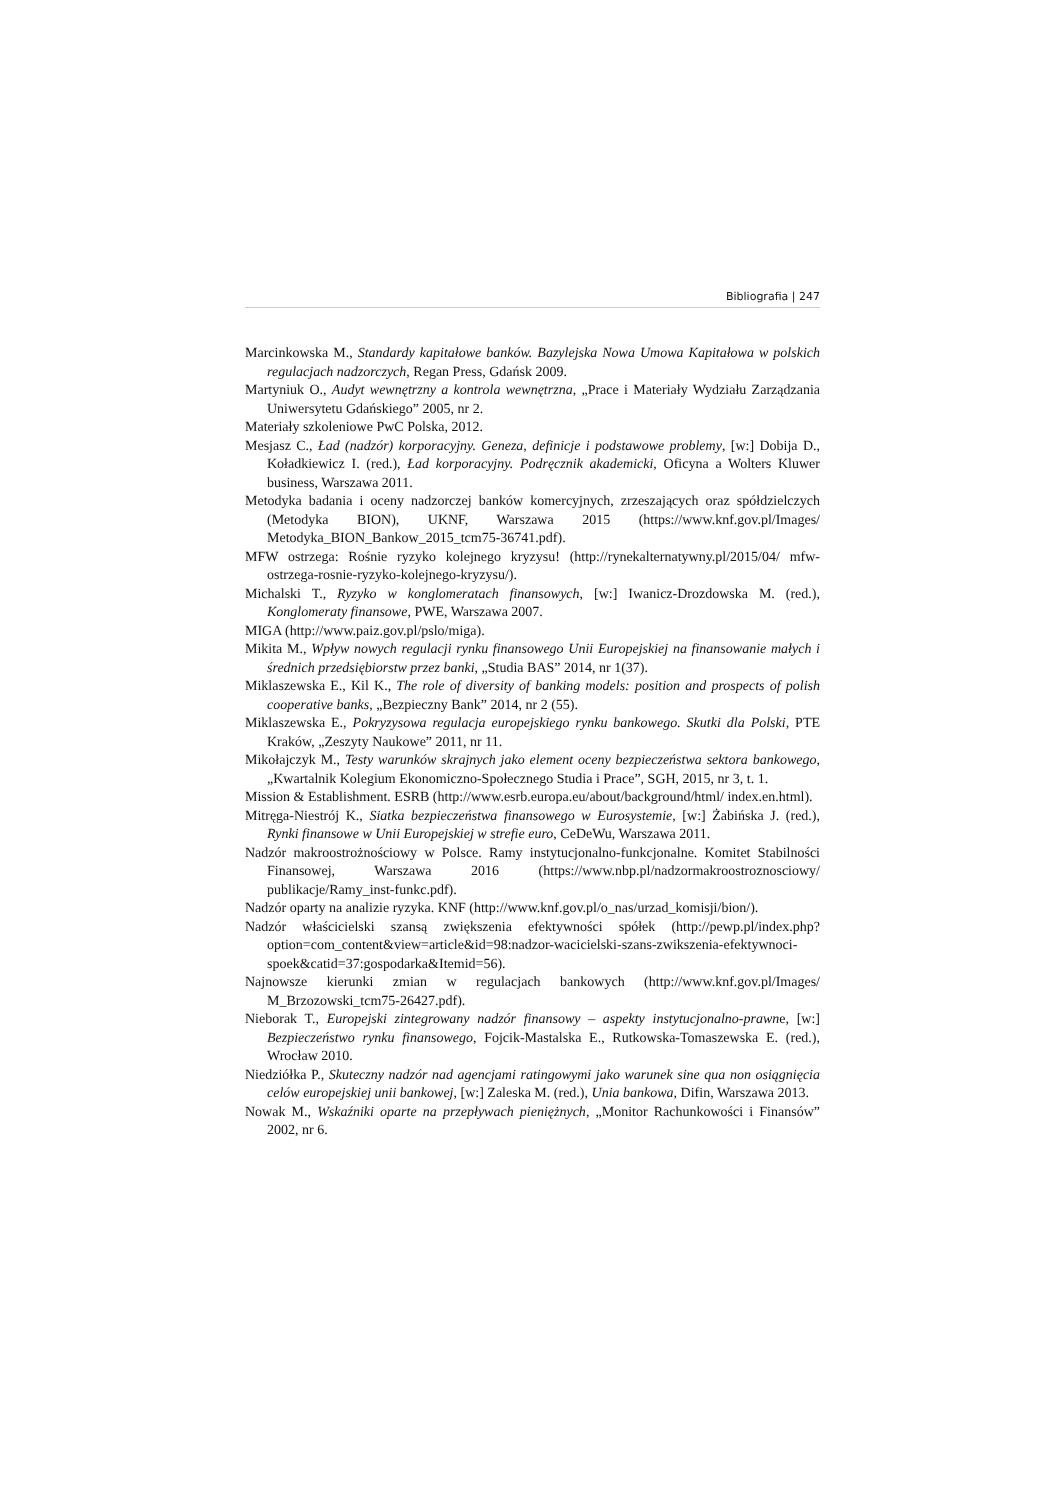Bibliografia | 247
Marcinkowska M., Standardy kapitałowe banków. Bazylejska Nowa Umowa Kapitałowa w polskich regulacjach nadzorczych, Regan Press, Gdańsk 2009.
Martyniuk O., Audyt wewnętrzny a kontrola wewnętrzna, „Prace i Materiały Wydziału Zarządzania Uniwersytetu Gdańskiego” 2005, nr 2.
Materiały szkoleniowe PwC Polska, 2012.
Mesjasz C., Ład (nadzór) korporacyjny. Geneza, definicje i podstawowe problemy, [w:] Dobija D., Koładkiewicz I. (red.), Ład korporacyjny. Podręcznik akademicki, Oficyna a Wolters Kluwer business, Warszawa 2011.
Metodyka badania i oceny nadzorczej banków komercyjnych, zrzeszających oraz spółdzielczych (Metodyka BION), UKNF, Warszawa 2015 (https://www.knf.gov.pl/Images/ Metodyka_BION_Bankow_2015_tcm75-36741.pdf).
MFW ostrzega: Rośnie ryzyko kolejnego kryzysu! (http://rynekalternatywny.pl/2015/04/ mfw-ostrzega-rosnie-ryzyko-kolejnego-kryzysu/).
Michalski T., Ryzyko w konglomeratach finansowych, [w:] Iwanicz-Drozdowska M. (red.), Konglomeraty finansowe, PWE, Warszawa 2007.
MIGA (http://www.paiz.gov.pl/pslo/miga).
Mikita M., Wpływ nowych regulacji rynku finansowego Unii Europejskiej na finansowanie małych i średnich przedsiębiorstw przez banki, „Studia BAS” 2014, nr 1(37).
Miklaszewska E., Kil K., The role of diversity of banking models: position and prospects of polish cooperative banks, „Bezpieczny Bank” 2014, nr 2 (55).
Miklaszewska E., Pokryzysowa regulacja europejskiego rynku bankowego. Skutki dla Polski, PTE Kraków, „Zeszyty Naukowe” 2011, nr 11.
Mikołajczyk M., Testy warunków skrajnych jako element oceny bezpieczeństwa sektora bankowego, „Kwartalnik Kolegium Ekonomiczno-Społecznego Studia i Prace”, SGH, 2015, nr 3, t. 1.
Mission & Establishment. ESRB (http://www.esrb.europa.eu/about/background/html/ index.en.html).
Mitręga-Niestrój K., Siatka bezpieczeństwa finansowego w Eurosystemie, [w:] Żabińska J. (red.), Rynki finansowe w Unii Europejskiej w strefie euro, CeDeWu, Warszawa 2011.
Nadzór makroostrożnościowy w Polsce. Ramy instytucjonalno-funkcjonalne. Komitet Stabilności Finansowej, Warszawa 2016 (https://www.nbp.pl/nadzormakroostroznosciowy/ publikacje/Ramy_inst-funkc.pdf).
Nadzór oparty na analizie ryzyka. KNF (http://www.knf.gov.pl/o_nas/urzad_komisji/bion/).
Nadzór właścicielski szansą zwiększenia efektywności spółek (http://pewp.pl/index.php? option=com_content&view=article&id=98:nadzor-wacicielski-szans-zwikszenia-efektywnoci-spoek&catid=37:gospodarka&Itemid=56).
Najnowsze kierunki zmian w regulacjach bankowych (http://www.knf.gov.pl/Images/ M_Brzozowski_tcm75-26427.pdf).
Nieborak T., Europejski zintegrowany nadzór finansowy – aspekty instytucjonalno-prawne, [w:] Bezpieczeństwo rynku finansowego, Fojcik-Mastalska E., Rutkowska-Tomaszewska E. (red.), Wrocław 2010.
Niedziółka P., Skuteczny nadzór nad agencjami ratingowymi jako warunek sine qua non osiągnięcia celów europejskiej unii bankowej, [w:] Zaleska M. (red.), Unia bankowa, Difin, Warszawa 2013.
Nowak M., Wskaźniki oparte na przepływach pieniężnych, „Monitor Rachunkowości i Finansów” 2002, nr 6.